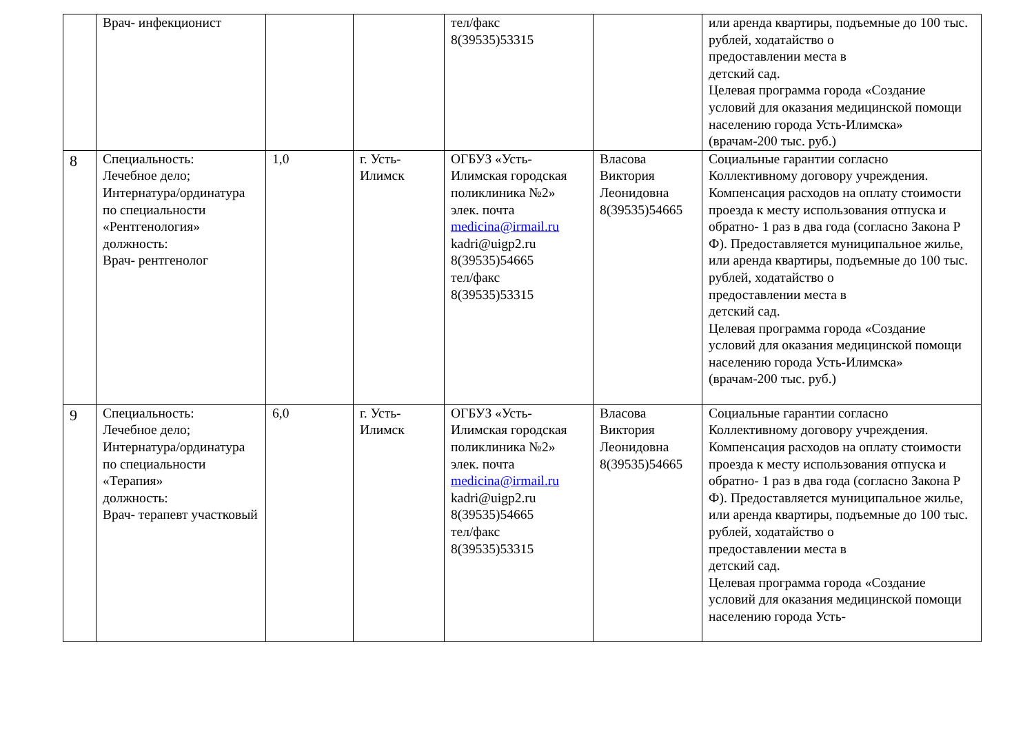| | Врач- инфекционист | | | тел/факс 8(39535)53315 | | или аренда квартиры, подъемные до 100 тыс. рублей, ходатайство о предоставлении места в детский сад. Целевая программа города «Создание условий для оказания медицинской помощи населению города Усть-Илимска» (врачам-200 тыс. руб.) |
| 8 | Специальность: Лечебное дело; Интернатура/ординатура по специальности «Рентгенология» должность: Врач- рентгенолог | 1,0 | г. Усть-Илимск | ОГБУЗ «Усть-Илимская городская поликлиника №2» элек. почта medicina@irmail.ru kadri@uigp2.ru 8(39535)54665 тел/факс 8(39535)53315 | Власова Виктория Леонидовна 8(39535)54665 | Социальные гарантии согласно Коллективному договору учреждения. Компенсация расходов на оплату стоимости проезда к месту использования отпуска и обратно- 1 раз в два года (согласно Закона Р Ф). Предоставляется муниципальное жилье, или аренда квартиры, подъемные до 100 тыс. рублей, ходатайство о предоставлении места в детский сад. Целевая программа города «Создание условий для оказания медицинской помощи населению города Усть-Илимска» (врачам-200 тыс. руб.) |
| 9 | Специальность: Лечебное дело; Интернатура/ординатура по специальности «Терапия» должность: Врач- терапевт участковый | 6,0 | г. Усть-Илимск | ОГБУЗ «Усть-Илимская городская поликлиника №2» элек. почта medicina@irmail.ru kadri@uigp2.ru 8(39535)54665 тел/факс 8(39535)53315 | Власова Виктория Леонидовна 8(39535)54665 | Социальные гарантии согласно Коллективному договору учреждения. Компенсация расходов на оплату стоимости проезда к месту использования отпуска и обратно- 1 раз в два года (согласно Закона Р Ф). Предоставляется муниципальное жилье, или аренда квартиры, подъемные до 100 тыс. рублей, ходатайство о предоставлении места в детский сад. Целевая программа города «Создание условий для оказания медицинской помощи населению города Усть- |